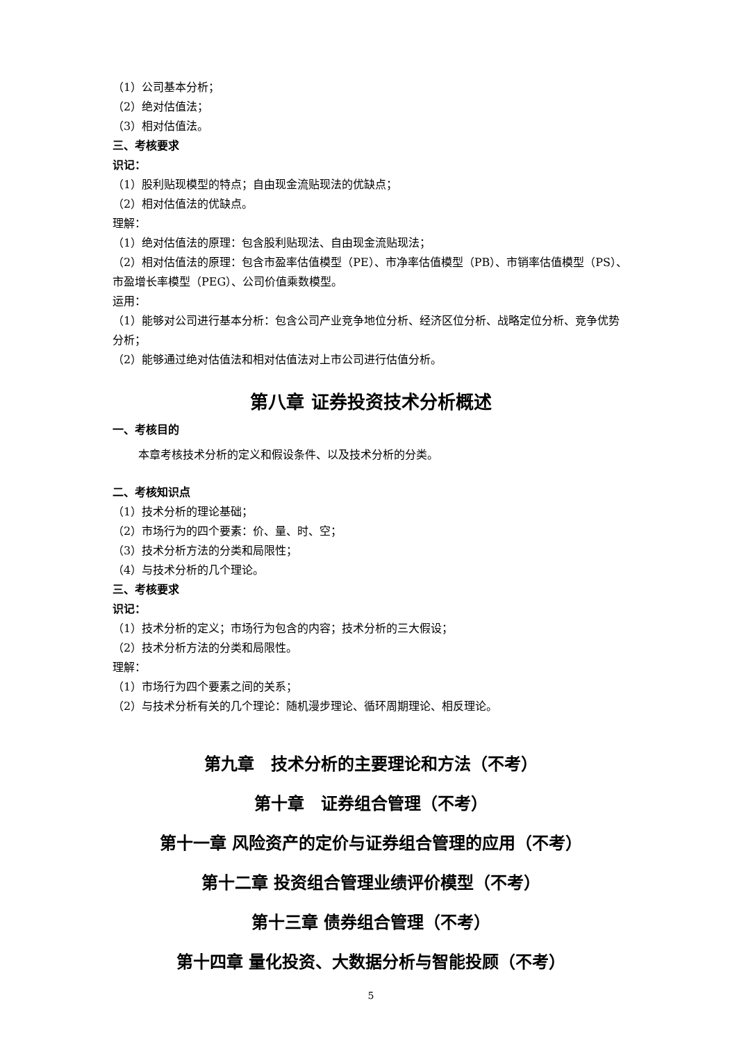（1）公司基本分析；
（2）绝对估值法；
（3）相对估值法。
三、考核要求
识记：
（1）股利贴现模型的特点；自由现金流贴现法的优缺点；
（2）相对估值法的优缺点。
理解：
（1）绝对估值法的原理：包含股利贴现法、自由现金流贴现法；
（2）相对估值法的原理：包含市盈率估值模型（PE）、市净率估值模型（PB）、市销率估值模型（PS）、市盈增长率模型（PEG）、公司价值乘数模型。
运用：
（1）能够对公司进行基本分析：包含公司产业竞争地位分析、经济区位分析、战略定位分析、竞争优势分析；
（2）能够通过绝对估值法和相对估值法对上市公司进行估值分析。
第八章 证券投资技术分析概述
一、考核目的
本章考核技术分析的定义和假设条件、以及技术分析的分类。
二、考核知识点
（1）技术分析的理论基础；
（2）市场行为的四个要素：价、量、时、空；
（3）技术分析方法的分类和局限性；
（4）与技术分析的几个理论。
三、考核要求
识记：
（1）技术分析的定义；市场行为包含的内容；技术分析的三大假设；
（2）技术分析方法的分类和局限性。
理解：
（1）市场行为四个要素之间的关系；
（2）与技术分析有关的几个理论：随机漫步理论、循环周期理论、相反理论。
第九章　技术分析的主要理论和方法（不考）
第十章　证券组合管理（不考）
第十一章 风险资产的定价与证券组合管理的应用（不考）
第十二章 投资组合管理业绩评价模型（不考）
第十三章 债券组合管理（不考）
第十四章 量化投资、大数据分析与智能投顾（不考）
5